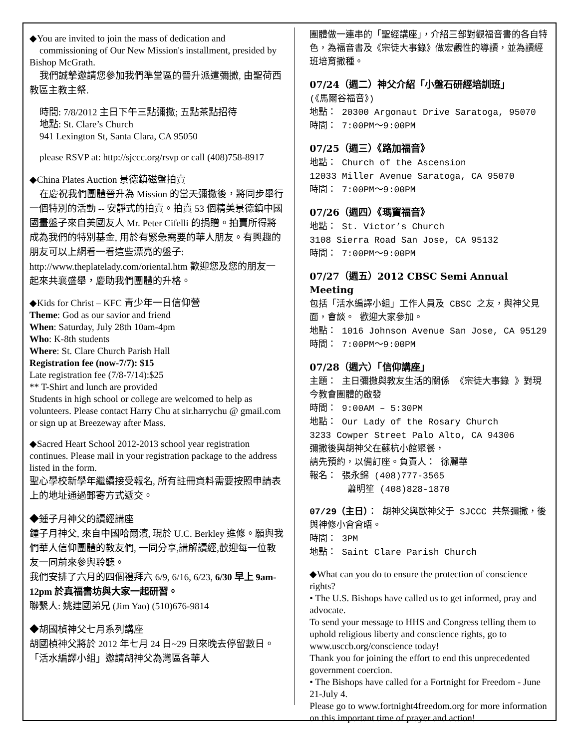◆You are invited to join the mass of dedication and
commissioning of Our New Mission's installment, presided by Bishop McGrath.
我們誠摯邀請您參加我們準堂區的晉升派遣彌撒, 由聖荷西教區主教主祭.
時間: 7/8/2012 主日下午三點彌撒; 五點茶點招待
地點: St. Clare’s Church
941 Lexington St, Santa Clara, CA 95050
please RSVP at: http://sjccc.org/rsvp or call (408)758-8917
◆China Plates Auction 景德鎮磁盤拍賣
在慶祝我們團體晉升為 Mission 的當天彌撒後，將同步舉行一個特別的活動 -- 安靜式的拍賣。拍賣 53 個精美景德鎮中國國畫盤子來自美國友人 Mr. Peter Cifelli 的捐贈。拍賣所得將成為我們的特別基金, 用於有緊急需要的華人朋友。有興趣的朋友可以上網看一看這些漂亮的盤子: http://www.theplatelady.com/oriental.htm 歡迎您及您的朋友一起來共襄盛舉，慶助我們團體的升格。
◆Kids for Christ – KFC 青少年一日信仰營
Theme: God as our savior and friend
When: Saturday, July 28th 10am-4pm
Who: K-8th students
Where: St. Clare Church Parish Hall
Registration fee (now-7/7): $15
Late registration fee (7/8-7/14):$25
** T-Shirt and lunch are provided
Students in high school or college are welcomed to help as volunteers. Please contact Harry Chu at sir.harrychu @ gmail.com or sign up at Breezeway after Mass.
◆Sacred Heart School 2012-2013 school year registration continues. Please mail in your registration package to the address listed in the form.
聖心學校新學年繼續接受報名, 所有註冊資料需要按照申請表上的地址通過郵寄方式遞交。
◆鍾子月神父的讀經講座
鍾子月神父, 來自中國哈爾濱, 現於 U.C. Berkley 進修。願與我們華人信仰團體的教友們, 一同分享,講解讀經,歡迎每一位教友一同前來參與聆聽。
我們安排了六月的四個禮拜六 6/9, 6/16, 6/23, 6/30 早上 9am-12pm 於真福書坊與大家一起研習。
聯繫人: 姚建國弟兄 (Jim Yao) (510)676-9814
◆胡國楨神父七月系列講座
胡國楨神父將於 2012 年七月 24 日~29 日來晚去停留數日。「活水編譯小組」邀請胡神父為灣區各華人
團體做一連串的「聖經講座」，介紹三部對觀福音書的各自特色，為福音書及《宗徒大事錄》做宏觀性的導讀，並為讀經班培育撒種。
07/24（週二）神父介紹「小盤石研經培訓班」
(《馬爾谷福音》)
地點： 20300 Argonaut Drive Saratoga, 95070
時間： 7:00PM～9:00PM
07/25（週三）《路加福音》
地點： Church of the Ascension
12033 Miller Avenue Saratoga, CA 95070
時間： 7:00PM～9:00PM
07/26（週四）《瑪竇福音》
地點： St. Victor’s Church
3108 Sierra Road San Jose, CA 95132
時間： 7:00PM～9:00PM
07/27（週五）2012 CBSC Semi Annual Meeting
包括「活水編譯小組」工作人員及 CBSC 之友，與神父見面，會談。 歡迎大家參加。
地點： 1016 Johnson Avenue San Jose, CA 95129
時間： 7:00PM～9:00PM
07/28（週六）「信仰講座」
主題： 主日彌撒與教友生活的關係 《宗徒大事錄 》對現今教會團體的啟發
時間： 9:00AM – 5:30PM
地點： Our Lady of the Rosary Church
3233 Cowper Street Palo Alto, CA 94306
彌撒後與胡神父在蘇杭小館聚餐，
請先預約，以備訂座。負責人： 徐麗華
報名： 張永錦 (408)777-3565
蕭明笙 (408)828-1870
07/29（主日）： 胡神父與歐神父于 SJCCC 共祭彌撒，後與神修小會會晤。
時間： 3PM
地點： Saint Clare Parish Church
◆What can you do to ensure the protection of conscience rights?
• The U.S. Bishops have called us to get informed, pray and advocate.
To send your message to HHS and Congress telling them to uphold religious liberty and conscience rights, go to www.usccb.org/conscience today!
Thank you for joining the effort to end this unprecedented government coercion.
• The Bishops have called for a Fortnight for Freedom - June 21-July 4.
Please go to www.fortnight4freedom.org for more information on this important time of prayer and action!